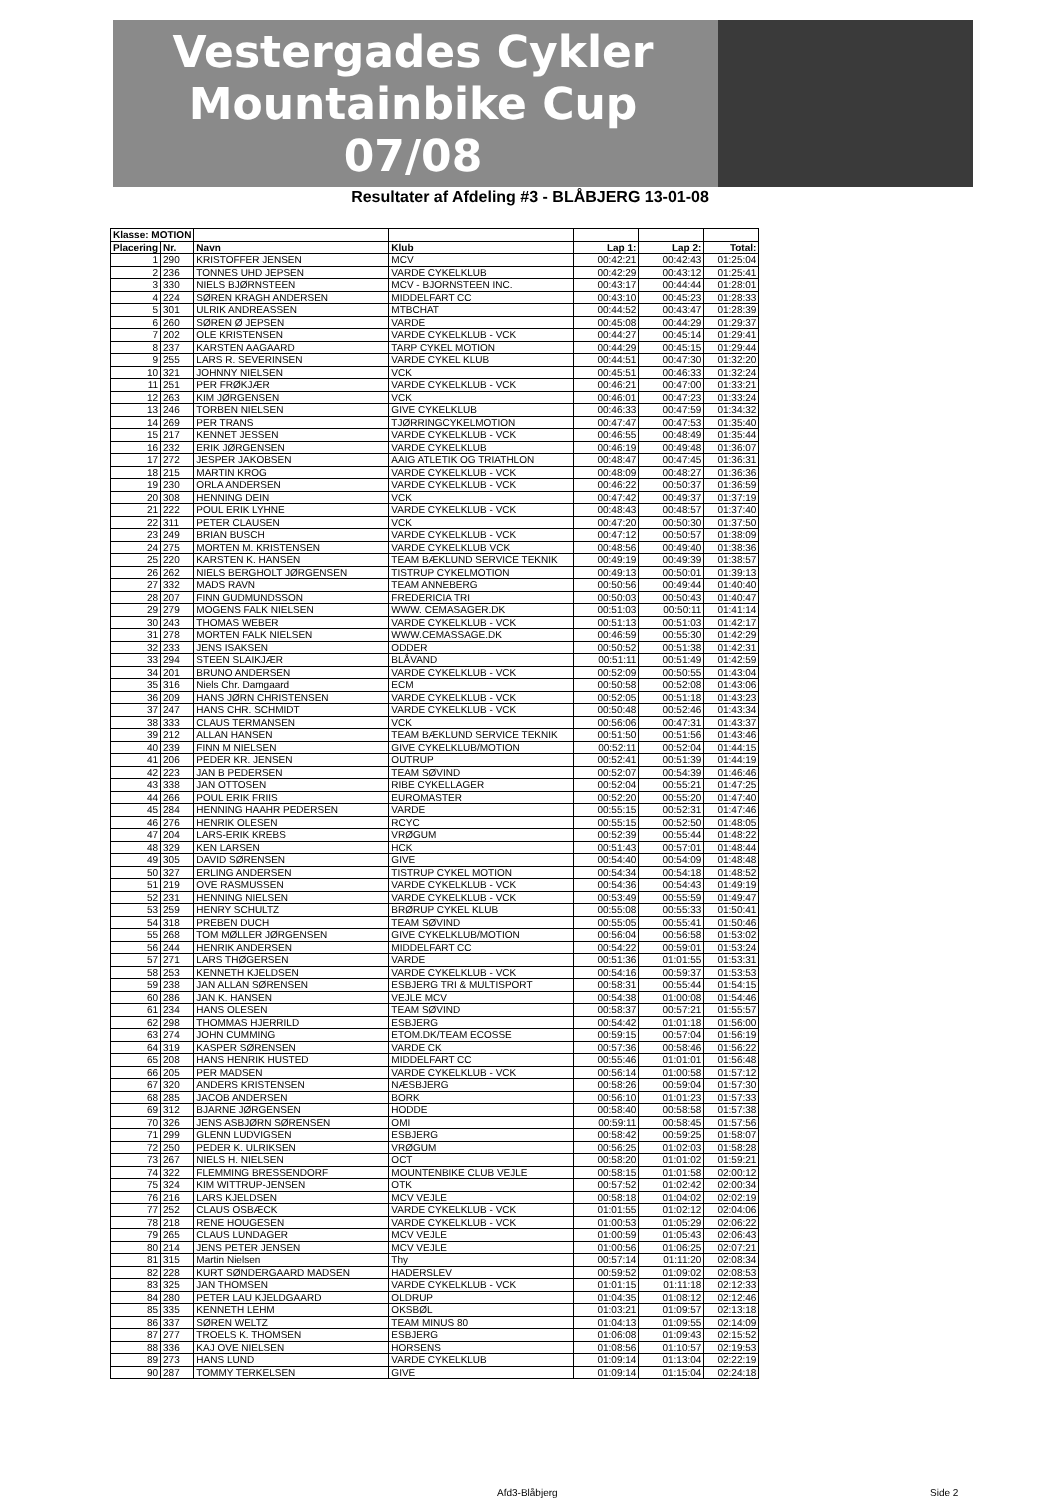Vestergades Cykler
Mountainbike Cup 07/08
Resultater af Afdeling #3 - BLÅBJERG 13-01-08
| Klasse: MOTION | | | | | | |
| Placering | Nr. | Navn | Klub | Lap 1: | Lap 2: | Total: |
| 1 | 290 | KRISTOFFER JENSEN | MCV | 00:42:21 | 00:42:43 | 01:25:04 |
| 2 | 236 | TONNES UHD JEPSEN | VARDE CYKELKLUB | 00:42:29 | 00:43:12 | 01:25:41 |
| 3 | 330 | NIELS BJØRNSTEEN | MCV - BJORNSTEEN INC. | 00:43:17 | 00:44:44 | 01:28:01 |
| 4 | 224 | SØREN KRAGH ANDERSEN | MIDDELFART CC | 00:43:10 | 00:45:23 | 01:28:33 |
| 5 | 301 | ULRIK ANDREASSEN | MTBCHAT | 00:44:52 | 00:43:47 | 01:28:39 |
| 6 | 260 | SØREN Ø JEPSEN | VARDE | 00:45:08 | 00:44:29 | 01:29:37 |
| 7 | 202 | OLE KRISTENSEN | VARDE CYKELKLUB - VCK | 00:44:27 | 00:45:14 | 01:29:41 |
| 8 | 237 | KARSTEN AAGAARD | TARP CYKEL MOTION | 00:44:29 | 00:45:15 | 01:29:44 |
| 9 | 255 | LARS R. SEVERINSEN | VARDE CYKEL KLUB | 00:44:51 | 00:47:30 | 01:32:20 |
| 10 | 321 | JOHNNY NIELSEN | VCK | 00:45:51 | 00:46:33 | 01:32:24 |
| 11 | 251 | PER FRØKJÆR | VARDE CYKELKLUB - VCK | 00:46:21 | 00:47:00 | 01:33:21 |
| 12 | 263 | KIM JØRGENSEN | VCK | 00:46:01 | 00:47:23 | 01:33:24 |
| 13 | 246 | TORBEN NIELSEN | GIVE CYKELKLUB | 00:46:33 | 00:47:59 | 01:34:32 |
| 14 | 269 | PER TRANS | TJØRRINGCYKELMOTION | 00:47:47 | 00:47:53 | 01:35:40 |
| 15 | 217 | KENNET JESSEN | VARDE CYKELKLUB - VCK | 00:46:55 | 00:48:49 | 01:35:44 |
| 16 | 232 | ERIK JØRGENSEN | VARDE CYKELKLUB | 00:46:19 | 00:49:48 | 01:36:07 |
| 17 | 272 | JESPER JAKOBSEN | AAIG ATLETIK OG TRIATHLON | 00:48:47 | 00:47:45 | 01:36:31 |
| 18 | 215 | MARTIN KROG | VARDE CYKELKLUB - VCK | 00:48:09 | 00:48:27 | 01:36:36 |
| 19 | 230 | ORLA ANDERSEN | VARDE CYKELKLUB - VCK | 00:46:22 | 00:50:37 | 01:36:59 |
| 20 | 308 | HENNING DEIN | VCK | 00:47:42 | 00:49:37 | 01:37:19 |
| 21 | 222 | POUL ERIK LYHNE | VARDE CYKELKLUB - VCK | 00:48:43 | 00:48:57 | 01:37:40 |
| 22 | 311 | PETER CLAUSEN | VCK | 00:47:20 | 00:50:30 | 01:37:50 |
| 23 | 249 | BRIAN BUSCH | VARDE CYKELKLUB - VCK | 00:47:12 | 00:50:57 | 01:38:09 |
| 24 | 275 | MORTEN M. KRISTENSEN | VARDE CYKELKLUB VCK | 00:48:56 | 00:49:40 | 01:38:36 |
| 25 | 220 | KARSTEN K. HANSEN | TEAM BÆKLUND SERVICE TEKNIK | 00:49:19 | 00:49:39 | 01:38:57 |
| 26 | 262 | NIELS BERGHOLT JØRGENSEN | TISTRUP CYKELMOTION | 00:49:13 | 00:50:01 | 01:39:13 |
| 27 | 332 | MADS RAVN | TEAM ANNEBERG | 00:50:56 | 00:49:44 | 01:40:40 |
| 28 | 207 | FINN GUDMUNDSSON | FREDERICIA TRI | 00:50:03 | 00:50:43 | 01:40:47 |
| 29 | 279 | MOGENS FALK NIELSEN | WWW. CEMASAGER.DK | 00:51:03 | 00:50:11 | 01:41:14 |
| 30 | 243 | THOMAS WEBER | VARDE CYKELKLUB - VCK | 00:51:13 | 00:51:03 | 01:42:17 |
| 31 | 278 | MORTEN FALK NIELSEN | WWW.CEMASSAGE.DK | 00:46:59 | 00:55:30 | 01:42:29 |
| 32 | 233 | JENS ISAKSEN | ODDER | 00:50:52 | 00:51:38 | 01:42:31 |
| 33 | 294 | STEEN SLAIKJÆR | BLÅVAND | 00:51:11 | 00:51:49 | 01:42:59 |
| 34 | 201 | BRUNO ANDERSEN | VARDE CYKELKLUB - VCK | 00:52:09 | 00:50:55 | 01:43:04 |
| 35 | 316 | Niels Chr. Damgaard | ECM | 00:50:58 | 00:52:08 | 01:43:06 |
| 36 | 209 | HANS JØRN CHRISTENSEN | VARDE CYKELKLUB - VCK | 00:52:05 | 00:51:18 | 01:43:23 |
| 37 | 247 | HANS CHR. SCHMIDT | VARDE CYKELKLUB - VCK | 00:50:48 | 00:52:46 | 01:43:34 |
| 38 | 333 | CLAUS TERMANSEN | VCK | 00:56:06 | 00:47:31 | 01:43:37 |
| 39 | 212 | ALLAN HANSEN | TEAM BÆKLUND SERVICE TEKNIK | 00:51:50 | 00:51:56 | 01:43:46 |
| 40 | 239 | FINN M NIELSEN | GIVE CYKELKLUB/MOTION | 00:52:11 | 00:52:04 | 01:44:15 |
| 41 | 206 | PEDER KR. JENSEN | OUTRUP | 00:52:41 | 00:51:39 | 01:44:19 |
| 42 | 223 | JAN B PEDERSEN | TEAM SØVIND | 00:52:07 | 00:54:39 | 01:46:46 |
| 43 | 338 | JAN OTTOSEN | RIBE CYKELLAGER | 00:52:04 | 00:55:21 | 01:47:25 |
| 44 | 266 | POUL ERIK FRIIS | EUROMASTER | 00:52:20 | 00:55:20 | 01:47:40 |
| 45 | 284 | HENNING HAAHR PEDERSEN | VARDE | 00:55:15 | 00:52:31 | 01:47:46 |
| 46 | 276 | HENRIK OLESEN | RCYC | 00:55:15 | 00:52:50 | 01:48:05 |
| 47 | 204 | LARS-ERIK KREBS | VRØGUM | 00:52:39 | 00:55:44 | 01:48:22 |
| 48 | 329 | KEN LARSEN | HCK | 00:51:43 | 00:57:01 | 01:48:44 |
| 49 | 305 | DAVID SØRENSEN | GIVE | 00:54:40 | 00:54:09 | 01:48:48 |
| 50 | 327 | ERLING ANDERSEN | TISTRUP CYKEL MOTION | 00:54:34 | 00:54:18 | 01:48:52 |
| 51 | 219 | OVE RASMUSSEN | VARDE CYKELKLUB - VCK | 00:54:36 | 00:54:43 | 01:49:19 |
| 52 | 231 | HENNING NIELSEN | VARDE CYKELKLUB - VCK | 00:53:49 | 00:55:59 | 01:49:47 |
| 53 | 259 | HENRY SCHULTZ | BRØRUP CYKEL KLUB | 00:55:08 | 00:55:33 | 01:50:41 |
| 54 | 318 | PREBEN DUCH | TEAM SØVIND | 00:55:05 | 00:55:41 | 01:50:46 |
| 55 | 268 | TOM MØLLER JØRGENSEN | GIVE CYKELKLUB/MOTION | 00:56:04 | 00:56:58 | 01:53:02 |
| 56 | 244 | HENRIK ANDERSEN | MIDDELFART CC | 00:54:22 | 00:59:01 | 01:53:24 |
| 57 | 271 | LARS THØGERSEN | VARDE | 00:51:36 | 01:01:55 | 01:53:31 |
| 58 | 253 | KENNETH KJELDSEN | VARDE CYKELKLUB - VCK | 00:54:16 | 00:59:37 | 01:53:53 |
| 59 | 238 | JAN ALLAN SØRENSEN | ESBJERG TRI & MULTISPORT | 00:58:31 | 00:55:44 | 01:54:15 |
| 60 | 286 | JAN K. HANSEN | VEJLE MCV | 00:54:38 | 01:00:08 | 01:54:46 |
| 61 | 234 | HANS OLESEN | TEAM SØVIND | 00:58:37 | 00:57:21 | 01:55:57 |
| 62 | 298 | THOMMAS HJERRILD | ESBJERG | 00:54:42 | 01:01:18 | 01:56:00 |
| 63 | 274 | JOHN CUMMING | ETOM.DK/TEAM ECOSSE | 00:59:15 | 00:57:04 | 01:56:19 |
| 64 | 319 | KASPER SØRENSEN | VARDE CK | 00:57:36 | 00:58:46 | 01:56:22 |
| 65 | 208 | HANS HENRIK HUSTED | MIDDELFART CC | 00:55:46 | 01:01:01 | 01:56:48 |
| 66 | 205 | PER MADSEN | VARDE CYKELKLUB - VCK | 00:56:14 | 01:00:58 | 01:57:12 |
| 67 | 320 | ANDERS KRISTENSEN | NÆSBJERG | 00:58:26 | 00:59:04 | 01:57:30 |
| 68 | 285 | JACOB ANDERSEN | BORK | 00:56:10 | 01:01:23 | 01:57:33 |
| 69 | 312 | BJARNE JØRGENSEN | HODDE | 00:58:40 | 00:58:58 | 01:57:38 |
| 70 | 326 | JENS ASBJØRN SØRENSEN | OMI | 00:59:11 | 00:58:45 | 01:57:56 |
| 71 | 299 | GLENN LUDVIGSEN | ESBJERG | 00:58:42 | 00:59:25 | 01:58:07 |
| 72 | 250 | PEDER K. ULRIKSEN | VRØGUM | 00:56:25 | 01:02:03 | 01:58:28 |
| 73 | 267 | NIELS H. NIELSEN | OCT | 00:58:20 | 01:01:02 | 01:59:21 |
| 74 | 322 | FLEMMING BRESSENDORF | MOUNTENBIKE CLUB VEJLE | 00:58:15 | 01:01:58 | 02:00:12 |
| 75 | 324 | KIM WITTRUP-JENSEN | OTK | 00:57:52 | 01:02:42 | 02:00:34 |
| 76 | 216 | LARS KJELDSEN | MCV VEJLE | 00:58:18 | 01:04:02 | 02:02:19 |
| 77 | 252 | CLAUS OSBÆCK | VARDE CYKELKLUB - VCK | 01:01:55 | 01:02:12 | 02:04:06 |
| 78 | 218 | RENE HOUGESEN | VARDE CYKELKLUB - VCK | 01:00:53 | 01:05:29 | 02:06:22 |
| 79 | 265 | CLAUS LUNDAGER | MCV VEJLE | 01:00:59 | 01:05:43 | 02:06:43 |
| 80 | 214 | JENS PETER JENSEN | MCV VEJLE | 01:00:56 | 01:06:25 | 02:07:21 |
| 81 | 315 | Martin Nielsen | Thy | 00:57:14 | 01:11:20 | 02:08:34 |
| 82 | 228 | KURT SØNDERGAARD MADSEN | HADERSLEV | 00:59:52 | 01:09:02 | 02:08:53 |
| 83 | 325 | JAN THOMSEN | VARDE CYKELKLUB - VCK | 01:01:15 | 01:11:18 | 02:12:33 |
| 84 | 280 | PETER LAU KJELDGAARD | OLDRUP | 01:04:35 | 01:08:12 | 02:12:46 |
| 85 | 335 | KENNETH LEHM | OKSBØL | 01:03:21 | 01:09:57 | 02:13:18 |
| 86 | 337 | SØREN WELTZ | TEAM MINUS 80 | 01:04:13 | 01:09:55 | 02:14:09 |
| 87 | 277 | TROELS K. THOMSEN | ESBJERG | 01:06:08 | 01:09:43 | 02:15:52 |
| 88 | 336 | KAJ OVE NIELSEN | HORSENS | 01:08:56 | 01:10:57 | 02:19:53 |
| 89 | 273 | HANS LUND | VARDE CYKELKLUB | 01:09:14 | 01:13:04 | 02:22:19 |
| 90 | 287 | TOMMY TERKELSEN | GIVE | 01:09:14 | 01:15:04 | 02:24:18 |
Afd3-Blåbjerg Side 2